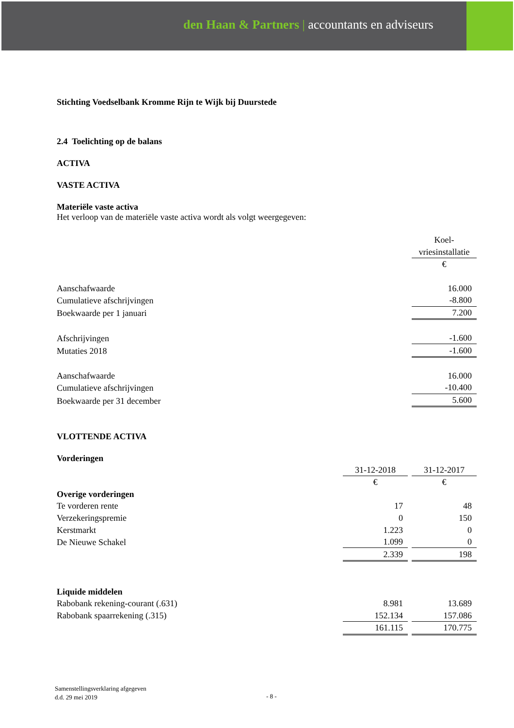den Haan & Partners | accountants en adviseurs
Stichting Voedselbank Kromme Rijn te Wijk bij Duurstede
2.4 Toelichting op de balans
ACTIVA
VASTE ACTIVA
Materiële vaste activa
Het verloop van de materiële vaste activa wordt als volgt weergegeven:
| | | Koel- |
| | | vriesinstallatie |
| | | € |
| Aanschafwaarde | | 16.000 |
| Cumulatieve afschrijvingen | | -8.800 |
| Boekwaarde per 1 januari | | 7.200 |
| Afschrijvingen | | -1.600 |
| Mutaties 2018 | | -1.600 |
| Aanschafwaarde | | 16.000 |
| Cumulatieve afschrijvingen | | -10.400 |
| Boekwaarde per 31 december | | 5.600 |
VLOTTENDE ACTIVA
Vorderingen
| | 31-12-2018 | 31-12-2017 |
| | € | € |
| Overige vorderingen | | |
| Te vorderen rente | 17 | 48 |
| Verzekeringspremie | 0 | 150 |
| Kerstmarkt | 1.223 | 0 |
| De Nieuwe Schakel | 1.099 | 0 |
| | 2.339 | 198 |
| Liquide middelen | | |
| Rabobank rekening-courant (.631) | 8.981 | 13.689 |
| Rabobank spaarrekening (.315) | 152.134 | 157.086 |
| | 161.115 | 170.775 |
Samenstellingsverklaring afgegeven
d.d. 29 mei 2019
- 8 -